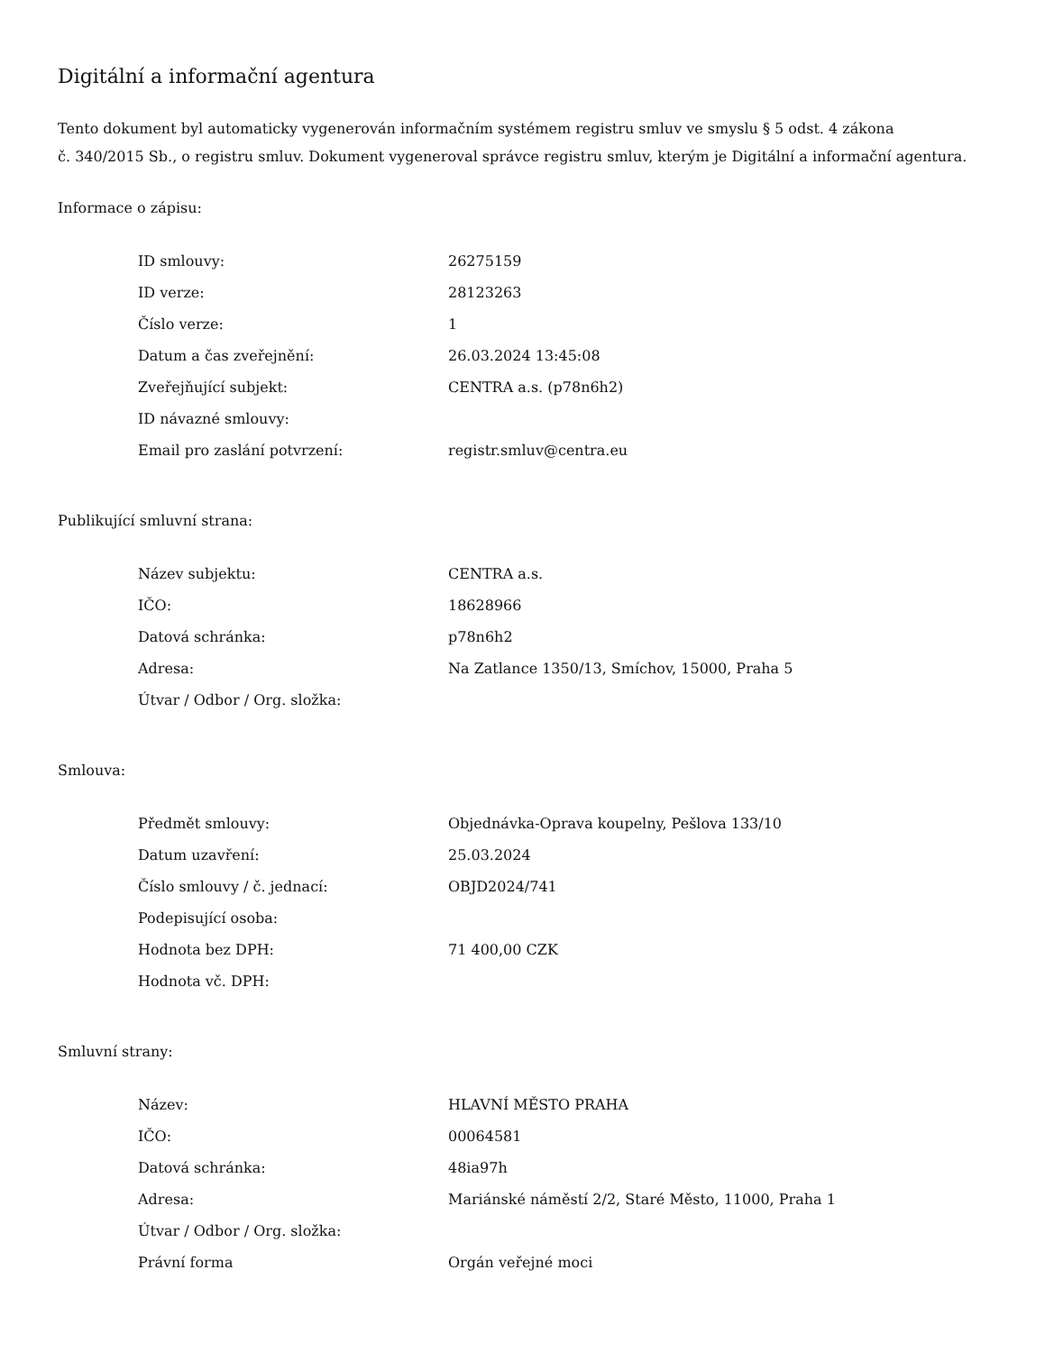Digitální a informační agentura
Tento dokument byl automaticky vygenerován informačním systémem registru smluv ve smyslu § 5 odst. 4 zákona
č. 340/2015 Sb., o registru smluv. Dokument vygeneroval správce registru smluv, kterým je Digitální a informační agentura.
Informace o zápisu:
| ID smlouvy: | 26275159 |
| ID verze: | 28123263 |
| Číslo verze: | 1 |
| Datum a čas zveřejnění: | 26.03.2024 13:45:08 |
| Zveřejňující subjekt: | CENTRA a.s. (p78n6h2) |
| ID návazné smlouvy: | |
| Email pro zaslání potvrzení: | registr.smluv@centra.eu |
Publikující smluvní strana:
| Název subjektu: | CENTRA a.s. |
| IČO: | 18628966 |
| Datová schránka: | p78n6h2 |
| Adresa: | Na Zatlance 1350/13, Smíchov, 15000, Praha 5 |
| Útvar / Odbor / Org. složka: | |
Smlouva:
| Předmět smlouvy: | Objednávka-Oprava koupelny, Pešlova 133/10 |
| Datum uzavření: | 25.03.2024 |
| Číslo smlouvy / č. jednací: | OBJD2024/741 |
| Podepisující osoba: | |
| Hodnota bez DPH: | 71 400,00 CZK |
| Hodnota vč. DPH: | |
Smluvní strany:
| Název: | HLAVNÍ MĚSTO PRAHA |
| IČO: | 00064581 |
| Datová schránka: | 48ia97h |
| Adresa: | Mariánské náměstí 2/2, Staré Město, 11000, Praha 1 |
| Útvar / Odbor / Org. složka: | |
| Právní forma | Orgán veřejné moci |